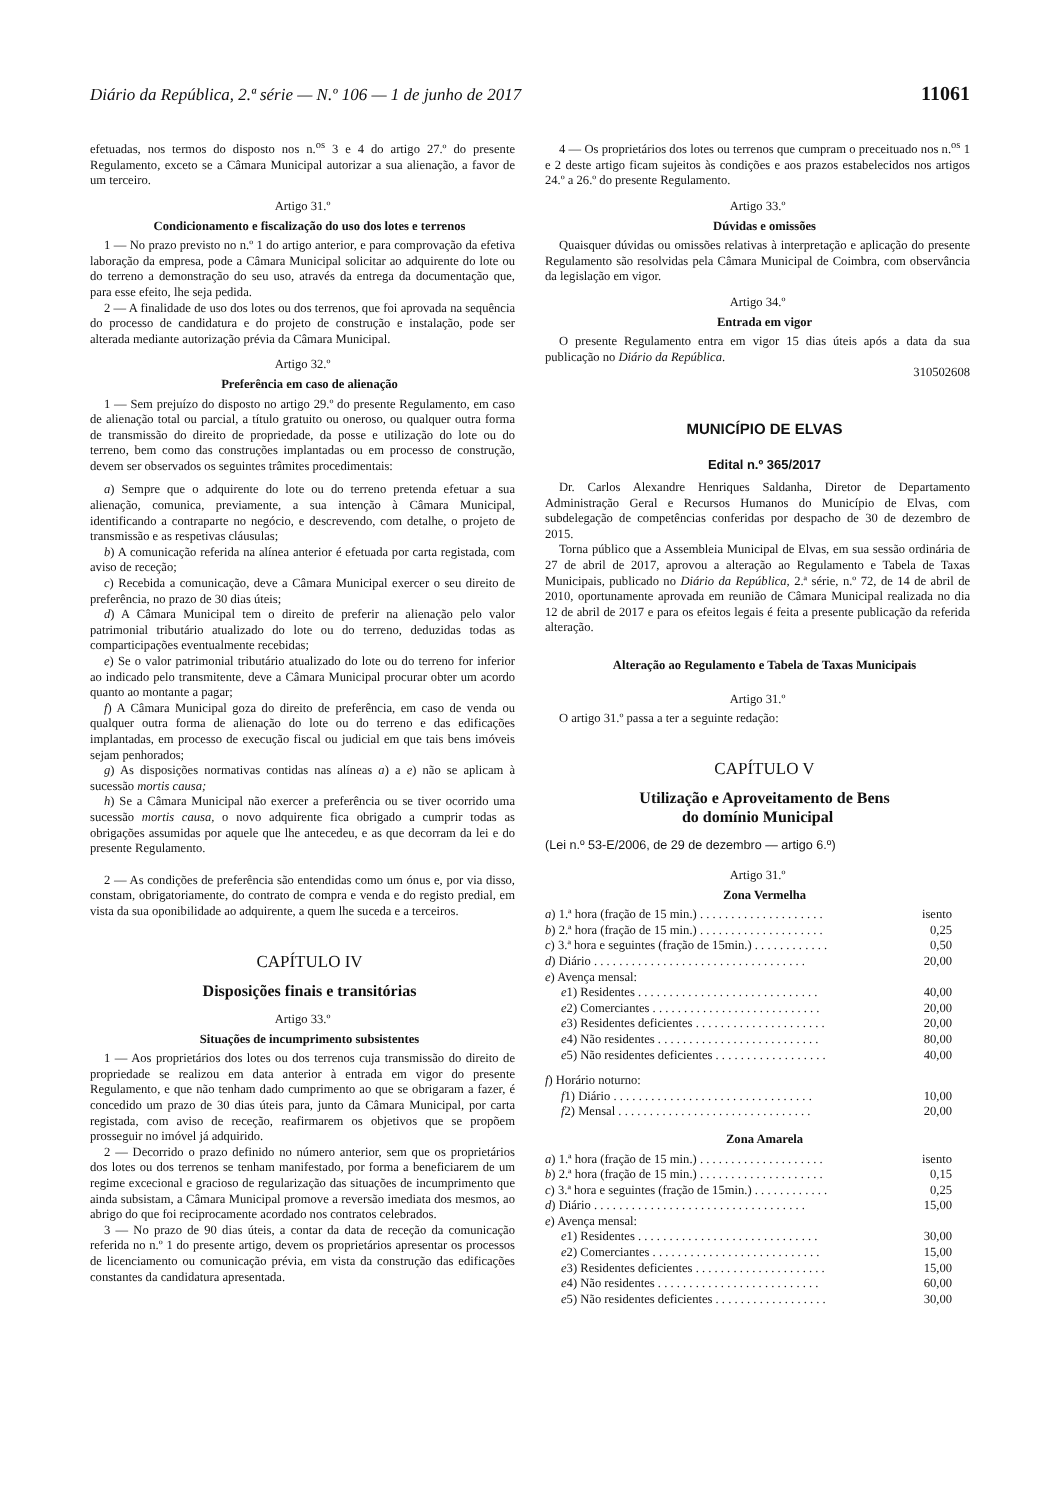Diário da República, 2.ª série — N.º 106 — 1 de junho de 2017 11061
efetuadas, nos termos do disposto nos n.<sup>os</sup> 3 e 4 do artigo 27.º do presente Regulamento, exceto se a Câmara Municipal autorizar a sua alienação, a favor de um terceiro.
Artigo 31.º
Condicionamento e fiscalização do uso dos lotes e terrenos
1 — No prazo previsto no n.º 1 do artigo anterior, e para comprovação da efetiva laboração da empresa, pode a Câmara Municipal solicitar ao adquirente do lote ou do terreno a demonstração do seu uso, através da entrega da documentação que, para esse efeito, lhe seja pedida.
2 — A finalidade de uso dos lotes ou dos terrenos, que foi aprovada na sequência do processo de candidatura e do projeto de construção e instalação, pode ser alterada mediante autorização prévia da Câmara Municipal.
Artigo 32.º
Preferência em caso de alienação
1 — Sem prejuízo do disposto no artigo 29.º do presente Regulamento, em caso de alienação total ou parcial, a título gratuito ou oneroso, ou qualquer outra forma de transmissão do direito de propriedade, da posse e utilização do lote ou do terreno, bem como das construções implantadas ou em processo de construção, devem ser observados os seguintes trâmites procedimentais:
a) Sempre que o adquirente do lote ou do terreno pretenda efetuar a sua alienação, comunica, previamente, a sua intenção à Câmara Municipal, identificando a contraparte no negócio, e descrevendo, com detalhe, o projeto de transmissão e as respetivas cláusulas;
b) A comunicação referida na alínea anterior é efetuada por carta registada, com aviso de receção;
c) Recebida a comunicação, deve a Câmara Municipal exercer o seu direito de preferência, no prazo de 30 dias úteis;
d) A Câmara Municipal tem o direito de preferir na alienação pelo valor patrimonial tributário atualizado do lote ou do terreno, deduzidas todas as comparticipações eventualmente recebidas;
e) Se o valor patrimonial tributário atualizado do lote ou do terreno for inferior ao indicado pelo transmitente, deve a Câmara Municipal procurar obter um acordo quanto ao montante a pagar;
f) A Câmara Municipal goza do direito de preferência, em caso de venda ou qualquer outra forma de alienação do lote ou do terreno e das edificações implantadas, em processo de execução fiscal ou judicial em que tais bens imóveis sejam penhorados;
g) As disposições normativas contidas nas alíneas a) a e) não se aplicam à sucessão mortis causa;
h) Se a Câmara Municipal não exercer a preferência ou se tiver ocorrido uma sucessão mortis causa, o novo adquirente fica obrigado a cumprir todas as obrigações assumidas por aquele que lhe antecedeu, e as que decorram da lei e do presente Regulamento.
2 — As condições de preferência são entendidas como um ónus e, por via disso, constam, obrigatoriamente, do contrato de compra e venda e do registo predial, em vista da sua oponibilidade ao adquirente, a quem lhe suceda e a terceiros.
CAPÍTULO IV
Disposições finais e transitórias
Artigo 33.º
Situações de incumprimento subsistentes
1 — Aos proprietários dos lotes ou dos terrenos cuja transmissão do direito de propriedade se realizou em data anterior à entrada em vigor do presente Regulamento, e que não tenham dado cumprimento ao que se obrigaram a fazer, é concedido um prazo de 30 dias úteis para, junto da Câmara Municipal, por carta registada, com aviso de receção, reafirmarem os objetivos que se propõem prosseguir no imóvel já adquirido.
2 — Decorrido o prazo definido no número anterior, sem que os proprietários dos lotes ou dos terrenos se tenham manifestado, por forma a beneficiarem de um regime excecional e gracioso de regularização das situações de incumprimento que ainda subsistam, a Câmara Municipal promove a reversão imediata dos mesmos, ao abrigo do que foi reciprocamente acordado nos contratos celebrados.
3 — No prazo de 90 dias úteis, a contar da data de receção da comunicação referida no n.º 1 do presente artigo, devem os proprietários apresentar os processos de licenciamento ou comunicação prévia, em vista da construção das edificações constantes da candidatura apresentada.
4 — Os proprietários dos lotes ou terrenos que cumpram o preceituado nos n.<sup>os</sup> 1 e 2 deste artigo ficam sujeitos às condições e aos prazos estabelecidos nos artigos 24.º a 26.º do presente Regulamento.
Artigo 33.º
Dúvidas e omissões
Quaisquer dúvidas ou omissões relativas à interpretação e aplicação do presente Regulamento são resolvidas pela Câmara Municipal de Coimbra, com observância da legislação em vigor.
Artigo 34.º
Entrada em vigor
O presente Regulamento entra em vigor 15 dias úteis após a data da sua publicação no Diário da República.
310502608
MUNICÍPIO DE ELVAS
Edital n.º 365/2017
Dr. Carlos Alexandre Henriques Saldanha, Diretor de Departamento Administração Geral e Recursos Humanos do Município de Elvas, com subdelegação de competências conferidas por despacho de 30 de dezembro de 2015.
Torna público que a Assembleia Municipal de Elvas, em sua sessão ordinária de 27 de abril de 2017, aprovou a alteração ao Regulamento e Tabela de Taxas Municipais, publicado no Diário da República, 2.ª série, n.º 72, de 14 de abril de 2010, oportunamente aprovada em reunião de Câmara Municipal realizada no dia 12 de abril de 2017 e para os efeitos legais é feita a presente publicação da referida alteração.
Alteração ao Regulamento e Tabela de Taxas Municipais
Artigo 31.º
O artigo 31.º passa a ter a seguinte redação:
CAPÍTULO V
Utilização e Aproveitamento de Bens
do domínio Municipal
(Lei n.º 53-E/2006, de 29 de dezembro — artigo 6.º)
Artigo 31.º
Zona Vermelha
| a ) 1.ª hora (fração de 15 min.) . . . . . . . . . . . . . . . . . . . . | isento |
| b ) 2.ª hora (fração de 15 min.) . . . . . . . . . . . . . . . . . . . . | 0,25 |
| c ) 3.ª hora e seguintes (fração de 15min.) . . . . . . . . . . . . | 0,50 |
| d ) Diário . . . . . . . . . . . . . . . . . . . . . . . . . . . . . . . . . . | 20,00 |
| e ) Avença mensal: | |
| e 1) Residentes . . . . . . . . . . . . . . . . . . . . . . . . . . . . . | 40,00 |
| e 2) Comerciantes . . . . . . . . . . . . . . . . . . . . . . . . . . . | 20,00 |
| e 3) Residentes deficientes . . . . . . . . . . . . . . . . . . . . . | 20,00 |
| e 4) Não residentes . . . . . . . . . . . . . . . . . . . . . . . . . . | 80,00 |
| e 5) Não residentes deficientes . . . . . . . . . . . . . . . . . . | 40,00 |
| f ) Horário noturno: | |
| f 1) Diário . . . . . . . . . . . . . . . . . . . . . . . . . . . . . . . . | 10,00 |
| f 2) Mensal . . . . . . . . . . . . . . . . . . . . . . . . . . . . . . . | 20,00 |
Zona Amarela
| a ) 1.ª hora (fração de 15 min.) . . . . . . . . . . . . . . . . . . . . | isento |
| b ) 2.ª hora (fração de 15 min.) . . . . . . . . . . . . . . . . . . . . | 0,15 |
| c ) 3.ª hora e seguintes (fração de 15min.) . . . . . . . . . . . . | 0,25 |
| d ) Diário . . . . . . . . . . . . . . . . . . . . . . . . . . . . . . . . . . | 15,00 |
| e ) Avença mensal: | |
| e 1) Residentes . . . . . . . . . . . . . . . . . . . . . . . . . . . . . | 30,00 |
| e 2) Comerciantes . . . . . . . . . . . . . . . . . . . . . . . . . . . | 15,00 |
| e 3) Residentes deficientes . . . . . . . . . . . . . . . . . . . . . | 15,00 |
| e 4) Não residentes . . . . . . . . . . . . . . . . . . . . . . . . . . | 60,00 |
| e 5) Não residentes deficientes . . . . . . . . . . . . . . . . . . | 30,00 |